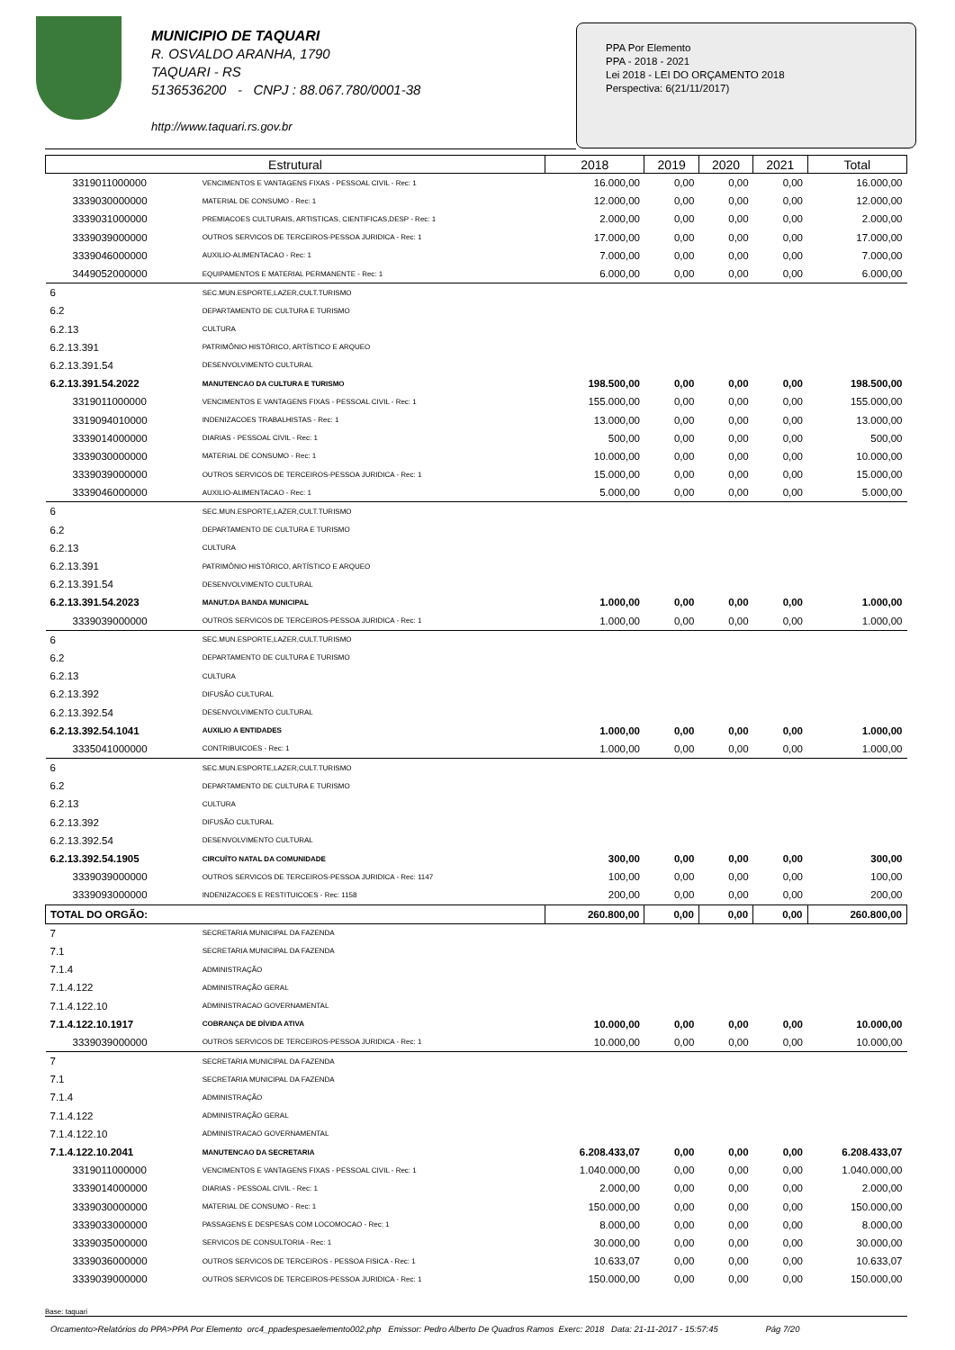MUNICIPIO DE TAQUARI
R. OSVALDO ARANHA, 1790
TAQUARI - RS
5136536200 - CNPJ : 88.067.780/0001-38
http://www.taquari.rs.gov.br
PPA Por Elemento
PPA - 2018 - 2021
Lei 2018 - LEI DO ORÇAMENTO 2018
Perspectiva: 6(21/11/2017)
| Estrutural | | 2018 | 2019 | 2020 | 2021 | Total |
| --- | --- | --- | --- | --- | --- | --- |
| 3319011000000 | VENCIMENTOS E VANTAGENS FIXAS - PESSOAL CIVIL - Rec: 1 | 16.000,00 | 0,00 | 0,00 | 0,00 | 16.000,00 |
| 3339030000000 | MATERIAL DE CONSUMO - Rec: 1 | 12.000,00 | 0,00 | 0,00 | 0,00 | 12.000,00 |
| 3339031000000 | PREMIACOES CULTURAIS, ARTISTICAS, CIENTIFICAS,DESP - Rec: 1 | 2.000,00 | 0,00 | 0,00 | 0,00 | 2.000,00 |
| 3339039000000 | OUTROS SERVICOS DE TERCEIROS-PESSOA JURIDICA - Rec: 1 | 17.000,00 | 0,00 | 0,00 | 0,00 | 17.000,00 |
| 3339046000000 | AUXILIO-ALIMENTACAO - Rec: 1 | 7.000,00 | 0,00 | 0,00 | 0,00 | 7.000,00 |
| 3449052000000 | EQUIPAMENTOS E MATERIAL PERMANENTE - Rec: 1 | 6.000,00 | 0,00 | 0,00 | 0,00 | 6.000,00 |
| 6 | SEC.MUN.ESPORTE,LAZER,CULT.TURISMO | | | | | |
| 6.2 | DEPARTAMENTO DE CULTURA E TURISMO | | | | | |
| 6.2.13 | CULTURA | | | | | |
| 6.2.13.391 | PATRIMÔNIO HISTÓRICO, ARTÍSTICO E ARQUEO | | | | | |
| 6.2.13.391.54 | DESENVOLVIMENTO CULTURAL | | | | | |
| 6.2.13.391.54.2022 | MANUTENCAO DA CULTURA E TURISMO | 198.500,00 | 0,00 | 0,00 | 0,00 | 198.500,00 |
| 3319011000000 | VENCIMENTOS E VANTAGENS FIXAS - PESSOAL CIVIL - Rec: 1 | 155.000,00 | 0,00 | 0,00 | 0,00 | 155.000,00 |
| 3319094010000 | INDENIZACOES TRABALHISTAS - Rec: 1 | 13.000,00 | 0,00 | 0,00 | 0,00 | 13.000,00 |
| 3339014000000 | DIARIAS - PESSOAL CIVIL - Rec: 1 | 500,00 | 0,00 | 0,00 | 0,00 | 500,00 |
| 3339030000000 | MATERIAL DE CONSUMO - Rec: 1 | 10.000,00 | 0,00 | 0,00 | 0,00 | 10.000,00 |
| 3339039000000 | OUTROS SERVICOS DE TERCEIROS-PESSOA JURIDICA - Rec: 1 | 15.000,00 | 0,00 | 0,00 | 0,00 | 15.000,00 |
| 3339046000000 | AUXILIO-ALIMENTACAO - Rec: 1 | 5.000,00 | 0,00 | 0,00 | 0,00 | 5.000,00 |
| 6 | SEC.MUN.ESPORTE,LAZER,CULT.TURISMO | | | | | |
| 6.2 | DEPARTAMENTO DE CULTURA E TURISMO | | | | | |
| 6.2.13 | CULTURA | | | | | |
| 6.2.13.391 | PATRIMÔNIO HISTÓRICO, ARTÍSTICO E ARQUEO | | | | | |
| 6.2.13.391.54 | DESENVOLVIMENTO CULTURAL | | | | | |
| 6.2.13.391.54.2023 | MANUT.DA BANDA MUNICIPAL | 1.000,00 | 0,00 | 0,00 | 0,00 | 1.000,00 |
| 3339039000000 | OUTROS SERVICOS DE TERCEIROS-PESSOA JURIDICA - Rec: 1 | 1.000,00 | 0,00 | 0,00 | 0,00 | 1.000,00 |
| 6 | SEC.MUN.ESPORTE,LAZER,CULT.TURISMO | | | | | |
| 6.2 | DEPARTAMENTO DE CULTURA E TURISMO | | | | | |
| 6.2.13 | CULTURA | | | | | |
| 6.2.13.392 | DIFUSÃO CULTURAL | | | | | |
| 6.2.13.392.54 | DESENVOLVIMENTO CULTURAL | | | | | |
| 6.2.13.392.54.1041 | AUXILIO A ENTIDADES | 1.000,00 | 0,00 | 0,00 | 0,00 | 1.000,00 |
| 3335041000000 | CONTRIBUICOES - Rec: 1 | 1.000,00 | 0,00 | 0,00 | 0,00 | 1.000,00 |
| 6 | SEC.MUN.ESPORTE,LAZER,CULT.TURISMO | | | | | |
| 6.2 | DEPARTAMENTO DE CULTURA E TURISMO | | | | | |
| 6.2.13 | CULTURA | | | | | |
| 6.2.13.392 | DIFUSÃO CULTURAL | | | | | |
| 6.2.13.392.54 | DESENVOLVIMENTO CULTURAL | | | | | |
| 6.2.13.392.54.1905 | CIRCUÍTO NATAL DA COMUNIDADE | 300,00 | 0,00 | 0,00 | 0,00 | 300,00 |
| 3339039000000 | OUTROS SERVICOS DE TERCEIROS-PESSOA JURIDICA - Rec: 1147 | 100,00 | 0,00 | 0,00 | 0,00 | 100,00 |
| 3339093000000 | INDENIZACOES E RESTITUICOES - Rec: 1158 | 200,00 | 0,00 | 0,00 | 0,00 | 200,00 |
| TOTAL DO ORGÃO: | | 260.800,00 | 0,00 | 0,00 | 0,00 | 260.800,00 |
| 7 | SECRETARIA MUNICIPAL DA FAZENDA | | | | | |
| 7.1 | SECRETARIA MUNICIPAL DA FAZENDA | | | | | |
| 7.1.4 | ADMINISTRAÇÃO | | | | | |
| 7.1.4.122 | ADMINISTRAÇÃO GERAL | | | | | |
| 7.1.4.122.10 | ADMINISTRACAO GOVERNAMENTAL | | | | | |
| 7.1.4.122.10.1917 | COBRANÇA DE DÍVIDA ATIVA | 10.000,00 | 0,00 | 0,00 | 0,00 | 10.000,00 |
| 3339039000000 | OUTROS SERVICOS DE TERCEIROS-PESSOA JURIDICA - Rec: 1 | 10.000,00 | 0,00 | 0,00 | 0,00 | 10.000,00 |
| 7 | SECRETARIA MUNICIPAL DA FAZENDA | | | | | |
| 7.1 | SECRETARIA MUNICIPAL DA FAZENDA | | | | | |
| 7.1.4 | ADMINISTRAÇÃO | | | | | |
| 7.1.4.122 | ADMINISTRAÇÃO GERAL | | | | | |
| 7.1.4.122.10 | ADMINISTRACAO GOVERNAMENTAL | | | | | |
| 7.1.4.122.10.2041 | MANUTENCAO DA SECRETARIA | 6.208.433,07 | 0,00 | 0,00 | 0,00 | 6.208.433,07 |
| 3319011000000 | VENCIMENTOS E VANTAGENS FIXAS - PESSOAL CIVIL - Rec: 1 | 1.040.000,00 | 0,00 | 0,00 | 0,00 | 1.040.000,00 |
| 3339014000000 | DIARIAS - PESSOAL CIVIL - Rec: 1 | 2.000,00 | 0,00 | 0,00 | 0,00 | 2.000,00 |
| 3339030000000 | MATERIAL DE CONSUMO - Rec: 1 | 150.000,00 | 0,00 | 0,00 | 0,00 | 150.000,00 |
| 3339033000000 | PASSAGENS E DESPESAS COM LOCOMOCAO - Rec: 1 | 8.000,00 | 0,00 | 0,00 | 0,00 | 8.000,00 |
| 3339035000000 | SERVICOS DE CONSULTORIA - Rec: 1 | 30.000,00 | 0,00 | 0,00 | 0,00 | 30.000,00 |
| 3339036000000 | OUTROS SERVICOS DE TERCEIROS - PESSOA FISICA - Rec: 1 | 10.633,07 | 0,00 | 0,00 | 0,00 | 10.633,07 |
| 3339039000000 | OUTROS SERVICOS DE TERCEIROS-PESSOA JURIDICA - Rec: 1 | 150.000,00 | 0,00 | 0,00 | 0,00 | 150.000,00 |
Base: taquari
Orcamento>Relatórios do PPA>PPA Por Elemento orc4_ppadespesaelemento002.php Emissor: Pedro Alberto De Quadros Ramos Exerc: 2018 Data: 21-11-2017 - 15:57:45 Pág 7/20